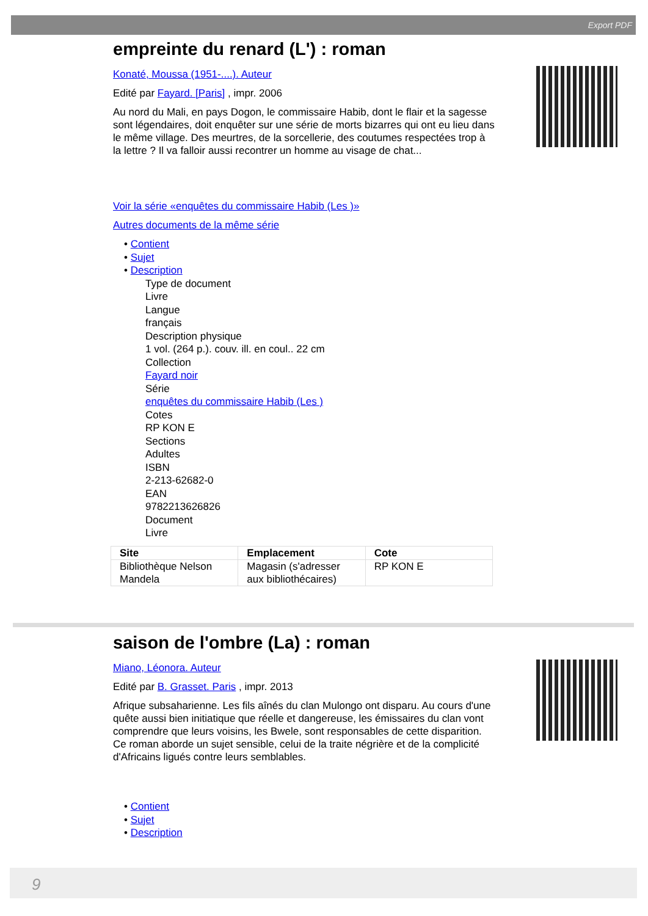Export PDF
empreinte du renard (L') : roman
Konaté, Moussa (1951-....). Auteur
Edité par Fayard. [Paris] , impr. 2006
Au nord du Mali, en pays Dogon, le commissaire Habib, dont le flair et la sagesse sont légendaires, doit enquêter sur une série de morts bizarres qui ont eu lieu dans le même village. Des meurtres, de la sorcellerie, des coutumes respectées trop à la lettre ? Il va falloir aussi recontrer un homme au visage de chat...
Voir la série «enquêtes du commissaire Habib (Les )»
Autres documents de la même série
• Contient
• Sujet
• Description
Type de document
Livre
Langue
français
Description physique
1 vol. (264 p.). couv. ill. en coul.. 22 cm
Collection
Fayard noir
Série
enquêtes du commissaire Habib (Les )
Cotes
RP KON E
Sections
Adultes
ISBN
2-213-62682-0
EAN
9782213626826
Document
Livre
| Site | Emplacement | Cote |
| --- | --- | --- |
| Bibliothèque Nelson Mandela | Magasin (s'adresser aux bibliothécaires) | RP KON E |
saison de l'ombre (La) : roman
Miano, Léonora. Auteur
Edité par B. Grasset. Paris , impr. 2013
Afrique subsaharienne. Les fils aînés du clan Mulongo ont disparu. Au cours d'une quête aussi bien initiatique que réelle et dangereuse, les émissaires du clan vont comprendre que leurs voisins, les Bwele, sont responsables de cette disparition. Ce roman aborde un sujet sensible, celui de la traite négrière et de la complicité d'Africains ligués contre leurs semblables.
• Contient
• Sujet
• Description
9